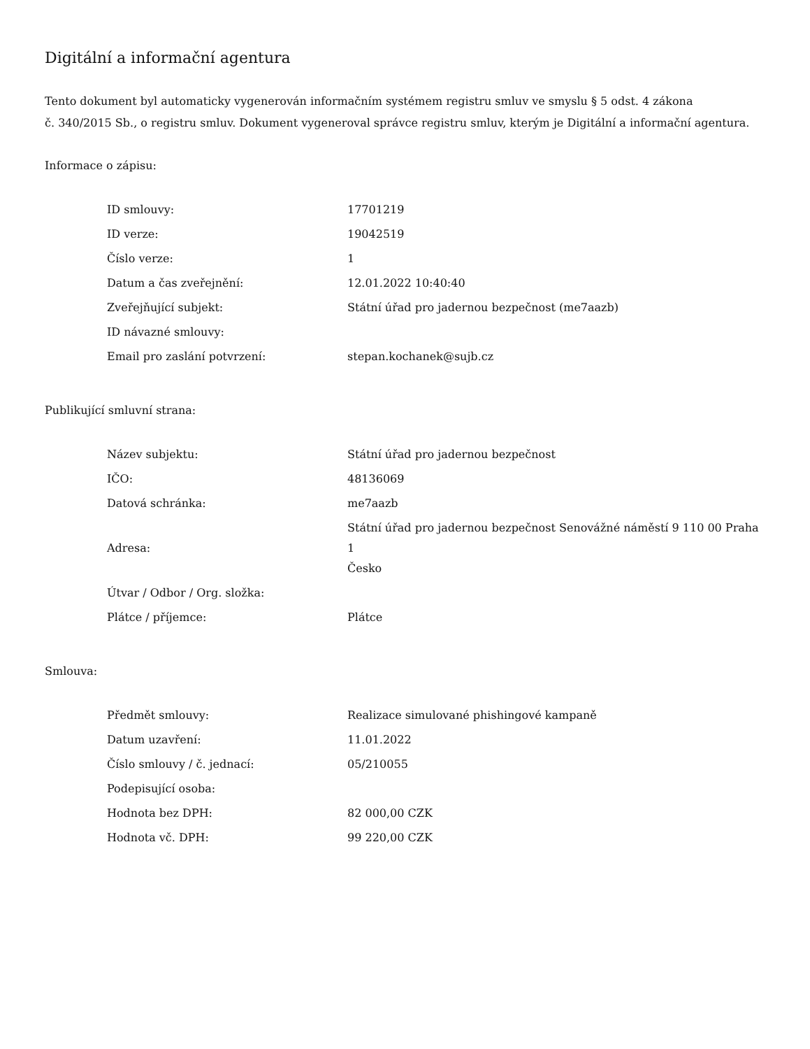Digitální a informační agentura
Tento dokument byl automaticky vygenerován informačním systémem registru smluv ve smyslu § 5 odst. 4 zákona
č. 340/2015 Sb., o registru smluv. Dokument vygeneroval správce registru smluv, kterým je Digitální a informační agentura.
Informace o zápisu:
| ID smlouvy: | 17701219 |
| ID verze: | 19042519 |
| Číslo verze: | 1 |
| Datum a čas zveřejnění: | 12.01.2022 10:40:40 |
| Zveřejňující subjekt: | Státní úřad pro jadernou bezpečnost (me7aazb) |
| ID návazné smlouvy: | |
| Email pro zaslání potvrzení: | stepan.kochanek@sujb.cz |
Publikující smluvní strana:
| Název subjektu: | Státní úřad pro jadernou bezpečnost |
| IČO: | 48136069 |
| Datová schránka: | me7aazb |
| Adresa: | Státní úřad pro jadernou bezpečnost Senovážné náměstí 9 110 00 Praha 1 Česko |
| Útvar / Odbor / Org. složka: | |
| Plátce / příjemce: | Plátce |
Smlouva:
| Předmět smlouvy: | Realizace simulované phishingové kampaně |
| Datum uzavření: | 11.01.2022 |
| Číslo smlouvy / č. jednací: | 05/210055 |
| Podepisující osoba: | |
| Hodnota bez DPH: | 82 000,00 CZK |
| Hodnota vč. DPH: | 99 220,00 CZK |